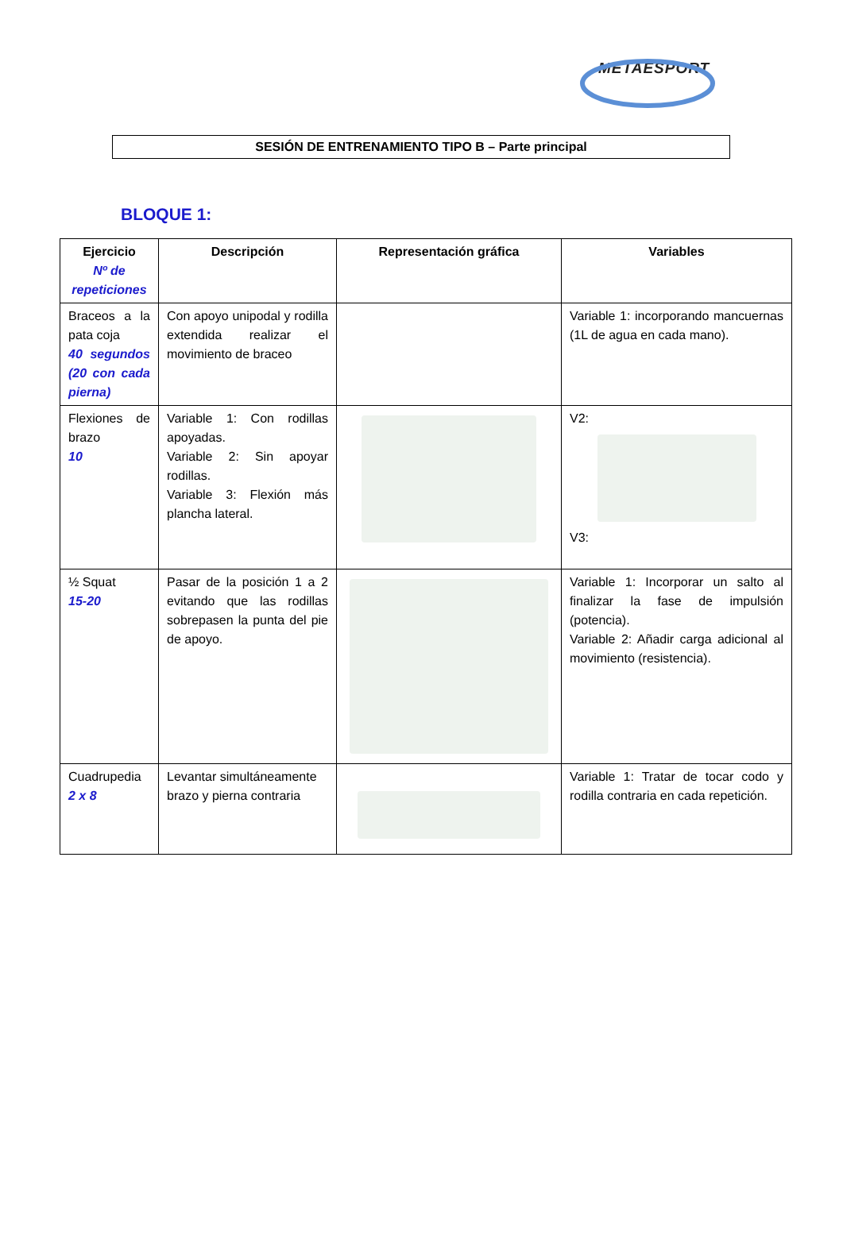METAESPORT
SESIÓN DE ENTRENAMIENTO TIPO B – Parte principal
BLOQUE 1:
| Ejercicio Nº de repeticiones | Descripción | Representación gráfica | Variables |
| --- | --- | --- | --- |
| Braceos a la pata coja 40 segundos (20 con cada pierna) | Con apoyo unipodal y rodilla extendida realizar el movimiento de braceo | | Variable 1: incorporando mancuernas (1L de agua en cada mano). |
| Flexiones de brazo 10 | Variable 1: Con rodillas apoyadas. Variable 2: Sin apoyar rodillas. Variable 3: Flexión más plancha lateral. | | V2: V3: |
| ½ Squat 15-20 | Pasar de la posición 1 a 2 evitando que las rodillas sobrepasen la punta del pie de apoyo. | | Variable 1: Incorporar un salto al finalizar la fase de impulsión (potencia). Variable 2: Añadir carga adicional al movimiento (resistencia). |
| Cuadrupedia 2 x 8 | Levantar simultáneamente brazo y pierna contraria | | Variable 1: Tratar de tocar codo y rodilla contraria en cada repetición. |